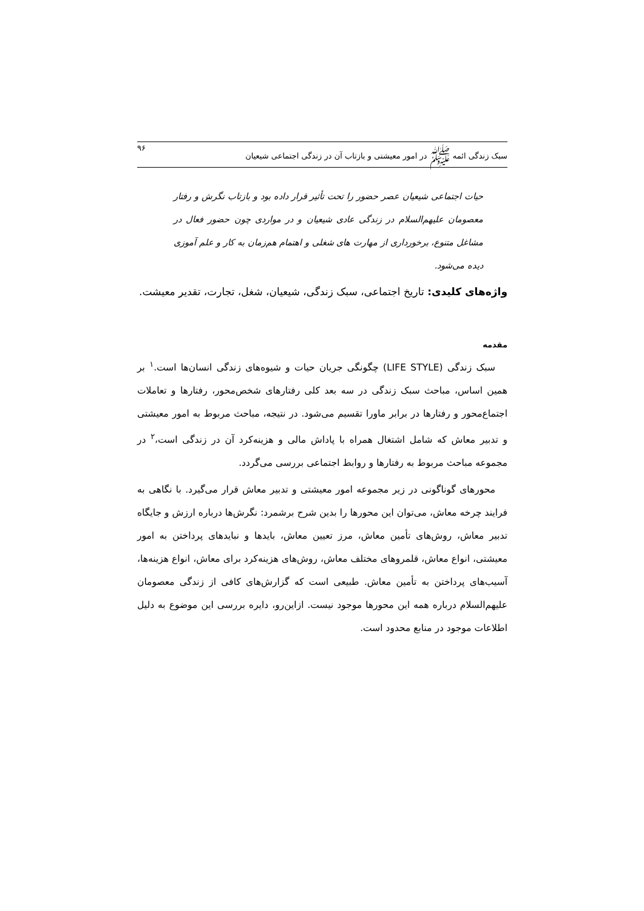سبک زندگی ائمه ﷺ در امور معیشتی و بازتاب آن در زندگی اجتماعی شیعیان ۹۶
حیات اجتماعی شیعیان عصر حضور را تحت تأثیر قرار داده بود و بازتاب نگرش و رفتار معصومان علیهم‌السلام در زندگی عادی شیعیان و در مواردی چون حضور فعال در مشاغل متنوع، برخورداری از مهارت های شغلی و اهتمام هم‌زمان به کار و علم آموزی دیده می‌شود.
واژه‌های کلیدی: تاریخ اجتماعی، سبک زندگی، شیعیان، شغل، تجارت، تقدیر معیشت.
مقدمه
سبک زندگی (LIFE STYLE) چگونگی جریان حیات و شیوه‌های زندگی انسان‌ها است.<sup>۱</sup> بر همین اساس، مباحث سبک زندگی در سه بعد کلی رفتارهای شخص‌محور، رفتارها و تعاملات اجتماع‌محور و رفتارها در برابر ماورا تقسیم می‌شود. در نتیجه، مباحث مربوط به امور معیشتی و تدبیر معاش که شامل اشتغال همراه با پاداش مالی و هزینه‌کرد آن در زندگی است،<sup>۲</sup> در مجموعه مباحث مربوط به رفتارها و روابط اجتماعی بررسی می‌گردد.
محورهای گوناگونی در زیر مجموعه امور معیشتی و تدبیر معاش قرار می‌گیرد. با نگاهی به فرایند چرخه معاش، می‌توان این محورها را بدین شرح برشمرد: نگرش‌ها درباره ارزش و جایگاه تدبیر معاش، روش‌های تأمین معاش، مرز تعیین معاش، بایدها و نبایدهای پرداختن به امور معیشتی، انواع معاش، قلمروهای مختلف معاش، روش‌های هزینه‌کرد برای معاش، انواع هزینه‌ها، آسیب‌های پرداختن به تأمین معاش. طبیعی است که گزارش‌های کافی از زندگی معصومان علیهم‌السلام درباره همه این محورها موجود نیست. ازاین‌رو، دایره بررسی این موضوع به دلیل اطلاعات موجود در منابع محدود است.